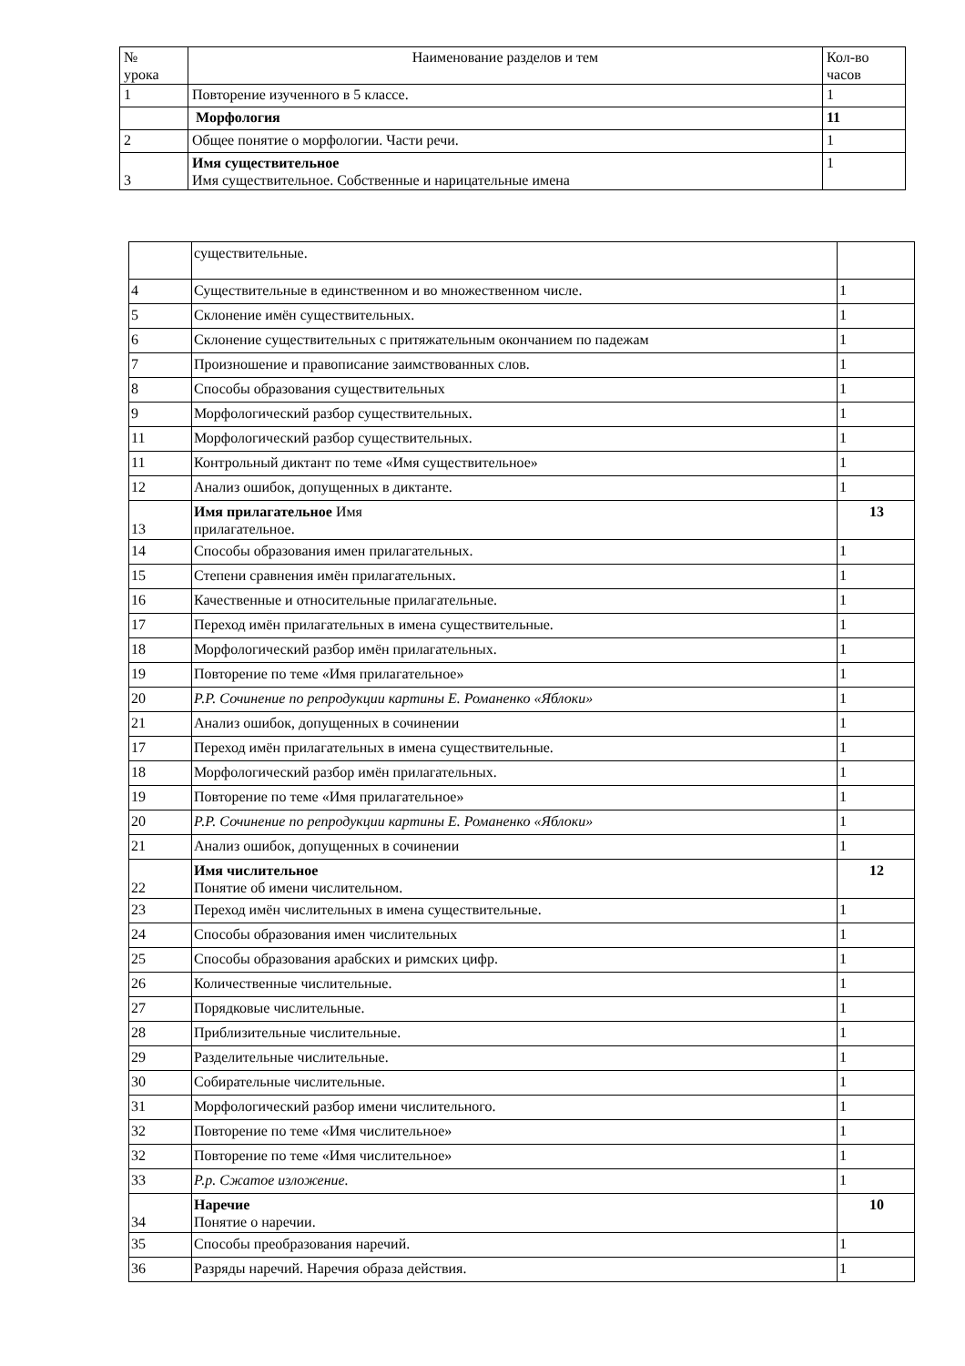| № урока | Наименование разделов и тем | Кол-во часов |
| --- | --- | --- |
| 1 | Повторение изученного в 5 классе. | 1 |
| | Морфология | 11 |
| 2 | Общее понятие о морфологии. Части речи. | 1 |
| 3 | Имя существительное Имя существительное. Собственные и нарицательные имена | 1 |
| | существительные. | |
| 4 | Существительные в единственном и во множественном числе. | 1 |
| 5 | Склонение имён существительных. | 1 |
| 6 | Склонение существительных с притяжательным окончанием по падежам | 1 |
| 7 | Произношение и правописание заимствованных слов. | 1 |
| 8 | Способы образования существительных | 1 |
| 9 | Морфологический разбор существительных. | 1 |
| 11 | Морфологический разбор существительных. | 1 |
| 11 | Контрольный диктант по теме «Имя существительное» | 1 |
| 12 | Анализ ошибок, допущенных в диктанте. | 1 |
| 13 | Имя прилагательное Имя прилагательное. | 13 |
| 14 | Способы образования имен прилагательных. | 1 |
| 15 | Степени сравнения имён прилагательных. | 1 |
| 16 | Качественные и относительные прилагательные. | 1 |
| 17 | Переход имён прилагательных в имена существительные. | 1 |
| 18 | Морфологический разбор имён прилагательных. | 1 |
| 19 | Повторение по теме «Имя прилагательное» | 1 |
| 20 | Р.Р. Сочинение по репродукции картины Е. Романенко «Яблоки» | 1 |
| 21 | Анализ ошибок, допущенных в сочинении | 1 |
| 17 | Переход имён прилагательных в имена существительные. | 1 |
| 18 | Морфологический разбор имён прилагательных. | 1 |
| 19 | Повторение по теме «Имя прилагательное» | 1 |
| 20 | Р.Р. Сочинение по репродукции картины Е. Романенко «Яблоки» | 1 |
| 21 | Анализ ошибок, допущенных в сочинении | 1 |
| 22 | Имя числительное Понятие об имени числительном. | 12 |
| 23 | Переход имён числительных в имена существительные. | 1 |
| 24 | Способы образования имен числительных | 1 |
| 25 | Способы образования арабских и римских цифр. | 1 |
| 26 | Количественные числительные. | 1 |
| 27 | Порядковые числительные. | 1 |
| 28 | Приблизительные числительные. | 1 |
| 29 | Разделительные числительные. | 1 |
| 30 | Собирательные числительные. | 1 |
| 31 | Морфологический разбор имени числительного. | 1 |
| 32 | Повторение по теме «Имя числительное» | 1 |
| 32 | Повторение по теме «Имя числительное» | 1 |
| 33 | Р.р. Сжатое изложение. | 1 |
| 34 | Наречие Понятие о наречии. | 10 |
| 35 | Способы преобразования наречий. | 1 |
| 36 | Разряды наречий. Наречия образа действия. | 1 |